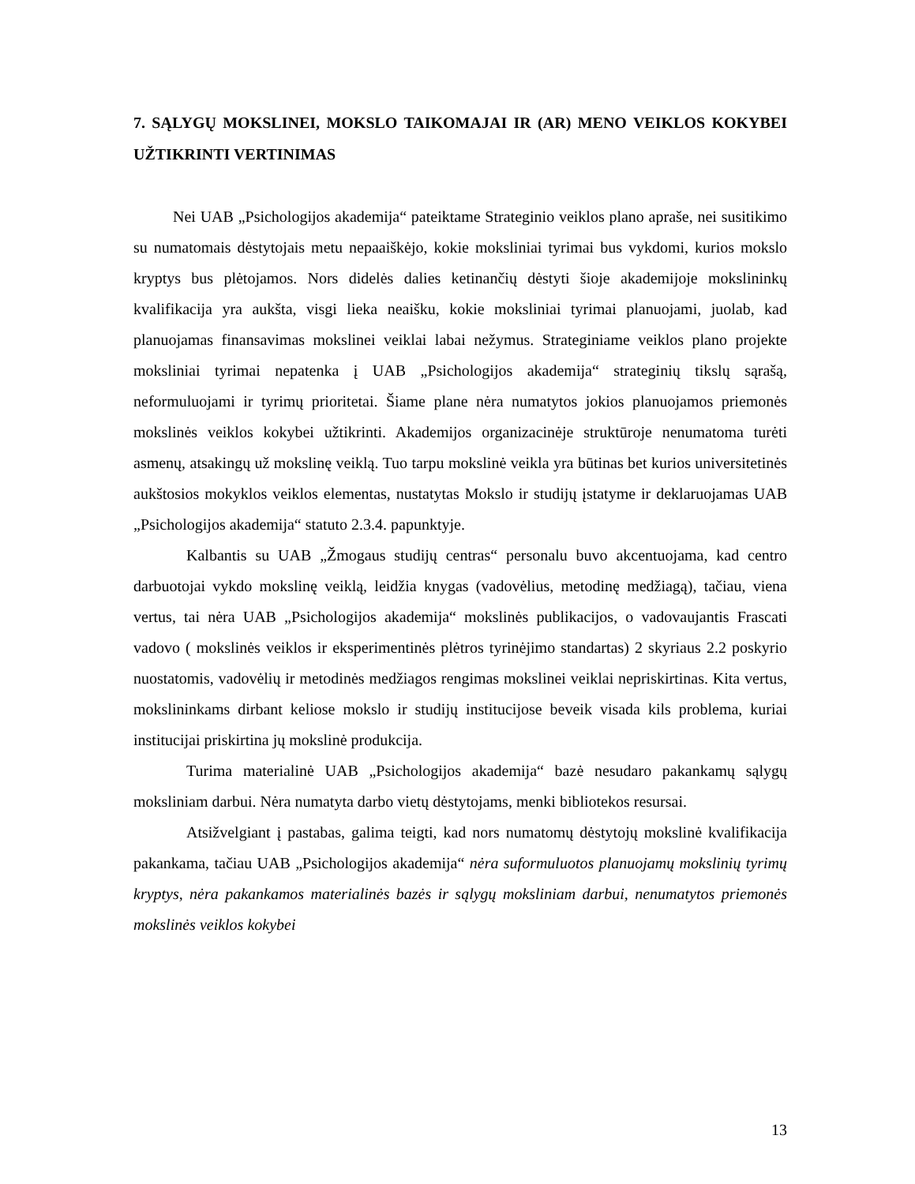7. SĄLYGŲ MOKSLINEI, MOKSLO TAIKOMAJAI IR (AR) MENO VEIKLOS KOKYBEI UŽTIKRINTI VERTINIMAS
Nei UAB „Psichologijos akademija“ pateiktame Strateginio veiklos plano apraše, nei susitikimo su numatomais dėstytojais metu nepaaiškėjo, kokie moksliniai tyrimai bus vykdomi, kurios mokslo kryptys bus plėtojamos. Nors didelės dalies ketinančių dėstyti šioje akademijoje mokslininkų kvalifikacija yra aukšta, visgi lieka neaišku, kokie moksliniai tyrimai planuojami, juolab, kad planuojamas finansavimas mokslinei veiklai labai nežymus. Strateginiame veiklos plano projekte moksliniai tyrimai nepatenka į UAB „Psichologijos akademija“ strateginių tikslų sąrašą, neformuluojami ir tyrimų prioritetai. Šiame plane nėra numatytos jokios planuojamos priemonės mokslinės veiklos kokybei užtikrinti. Akademijos organizacinėje struktūroje nenumatoma turėti asmenų, atsakingų už mokslinę veiklą. Tuo tarpu mokslinė veikla yra būtinas bet kurios universitetinės aukštosios mokyklos veiklos elementas, nustatytas Mokslo ir studijų įstatyme ir deklaruojamas UAB „Psichologijos akademija“ statuto 2.3.4. papunktyje.
Kalbantis su UAB „Žmogaus studijų centras“ personalu buvo akcentuojama, kad centro darbuotojai vykdo mokslinę veiklą, leidžia knygas (vadovėlius, metodinę medžiagą), tačiau, viena vertus, tai nėra UAB „Psichologijos akademija“ mokslinės publikacijos, o vadovaujantis Frascati vadovo ( mokslinės veiklos ir eksperimentinės plėtros tyrinėjimo standartas) 2 skyriaus 2.2 poskyrio nuostatomis, vadovėlių ir metodinės medžiagos rengimas mokslinei veiklai nepriskirtinas. Kita vertus, mokslininkams dirbant keliose mokslo ir studijų institucijose beveik visada kils problema, kuriai institucijai priskirtina jų mokslinė produkcija.
Turima materialinė UAB „Psichologijos akademija“ bazė nesudaro pakankamų sąlygų moksliniam darbui. Nėra numatyta darbo vietų dėstytojams, menki bibliotekos resursai.
Atsižvelgiant į pastabas, galima teigti, kad nors numatomų dėstytojų mokslinė kvalifikacija pakankama, tačiau UAB „Psichologijos akademija“ nėra suformuluotos planuojamų mokslinių tyrimų kryptys, nėra pakankamos materialinės bazės ir sąlygų moksliniam darbui, nenumatytos priemonės mokslinės veiklos kokybei
13